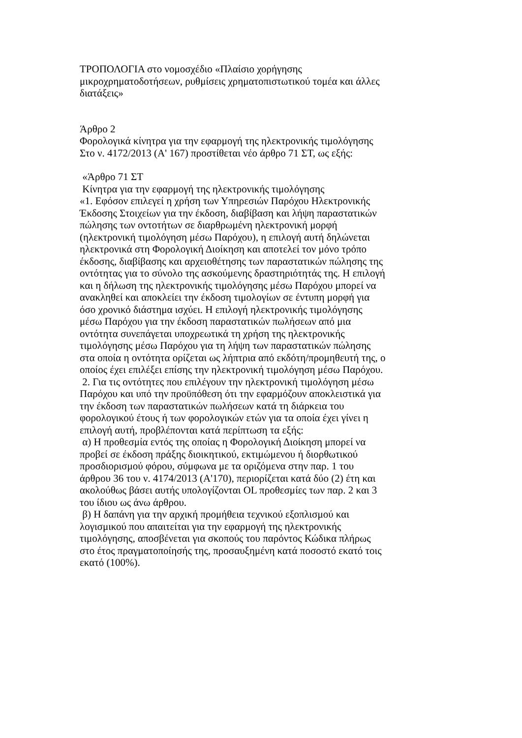ΤΡΟΠΟΛΟΓΙΑ στο νομοσχέδιο «Πλαίσιο χορήγησης
μικροχρηματοδοτήσεων, ρυθμίσεις χρηματοπιστωτικού τομέα και άλλες
διατάξεις»
Άρθρο 2
Φορολογικά κίνητρα για την εφαρμογή της ηλεκτρονικής τιμολόγησης
Στο ν. 4172/2013 (Α' 167) προστίθεται νέο άρθρο 71 ΣΤ, ως εξής:
«Άρθρο 71 ΣΤ
Κίνητρα για την εφαρμογή της ηλεκτρονικής τιμολόγησης
«1. Εφόσον επιλεγεί η χρήση των Υπηρεσιών Παρόχου Ηλεκτρονικής
Έκδοσης Στοιχείων για την έκδοση, διαβίβαση και λήψη παραστατικών
πώλησης των οντοτήτων σε διαρθρωμένη ηλεκτρονική μορφή
(ηλεκτρονική τιμολόγηση μέσω Παρόχου), η επιλογή αυτή δηλώνεται
ηλεκτρονικά στη Φορολογική Διοίκηση και αποτελεί τον μόνο τρόπο
έκδοσης, διαβίβασης και αρχειοθέτησης των παραστατικών πώλησης της
οντότητας για το σύνολο της ασκούμενης δραστηριότητάς της. Η επιλογή
και η δήλωση της ηλεκτρονικής τιμολόγησης μέσω Παρόχου μπορεί να
ανακληθεί και αποκλείει την έκδοση τιμολογίων σε έντυπη μορφή για
όσο χρονικό διάστημα ισχύει. Η επιλογή ηλεκτρονικής τιμολόγησης
μέσω Παρόχου για την έκδοση παραστατικών πωλήσεων από μια
οντότητα συνεπάγεται υποχρεωτικά τη χρήση της ηλεκτρονικής
τιμολόγησης μέσω Παρόχου για τη λήψη των παραστατικών πώλησης
στα οποία η οντότητα ορίζεται ως λήπτρια από εκδότη/προμηθευτή της, ο
οποίος έχει επιλέξει επίσης την ηλεκτρονική τιμολόγηση μέσω Παρόχου.
2. Για τις οντότητες που επιλέγουν την ηλεκτρονική τιμολόγηση μέσω
Παρόχου και υπό την προϋπόθεση ότι την εφαρμόζουν αποκλειστικά για
την έκδοση των παραστατικών πωλήσεων κατά τη διάρκεια του
φορολογικού έτους ή των φορολογικών ετών για τα οποία έχει γίνει η
επιλογή αυτή, προβλέπονται κατά περίπτωση τα εξής:
α) Η προθεσμία εντός της οποίας η Φορολογική Διοίκηση μπορεί να
προβεί σε έκδοση πράξης διοικητικού, εκτιμώμενου ή διορθωτικού
προσδιορισμού φόρου, σύμφωνα με τα οριζόμενα στην παρ. 1 του
άρθρου 36 του ν. 4174/2013 (Α'170), περιορίζεται κατά δύο (2) έτη και
ακολούθως βάσει αυτής υπολογίζονται OL προθεσμίες των παρ. 2 και 3
του ίδιου ως άνω άρθρου.
β) Η δαπάνη για την αρχική προμήθεια τεχνικού εξοπλισμού και
λογισμικού που απαιτείται για την εφαρμογή της ηλεκτρονικής
τιμολόγησης, αποσβένεται για σκοπούς του παρόντος Κώδικα πλήρως
στο έτος πραγματοποίησής της, προσαυξημένη κατά ποσοστό εκατό τοις
εκατό (100%).